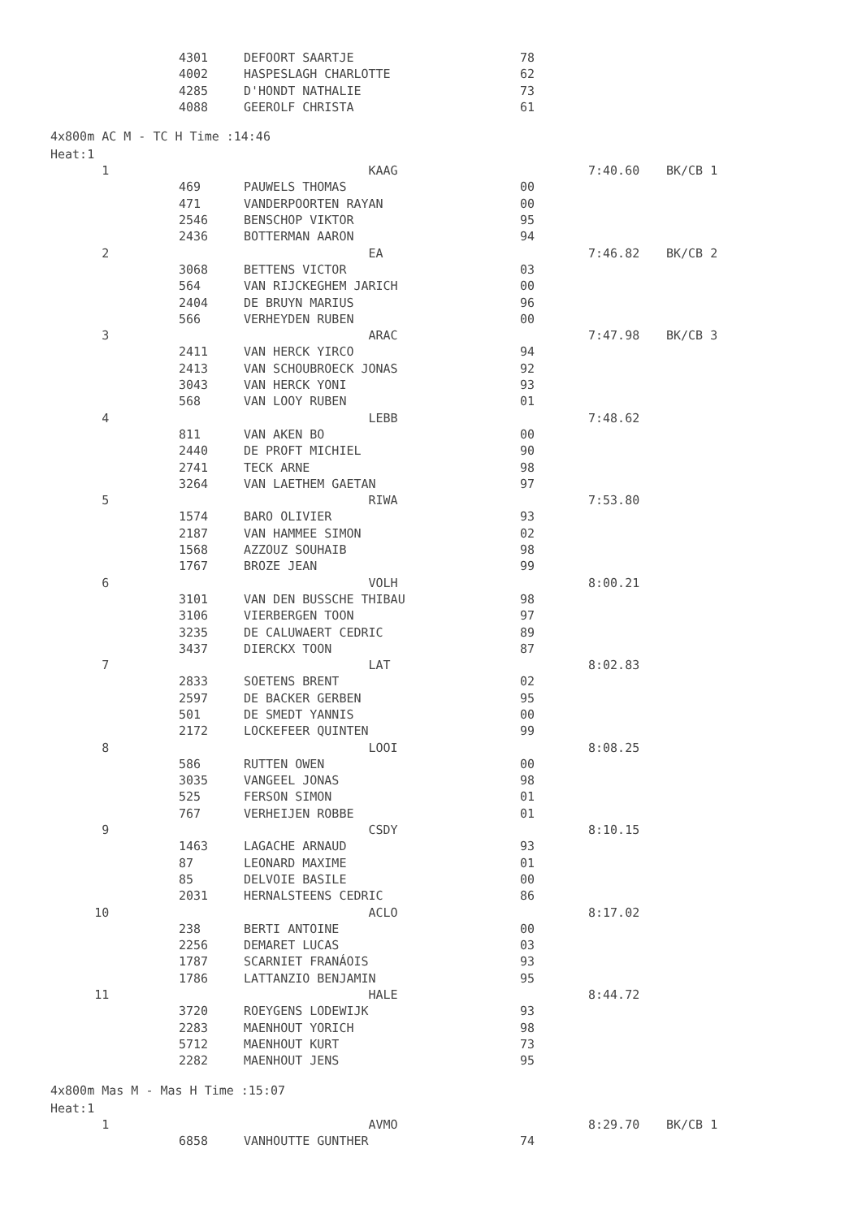| | 4301 | DEFOORT SAARTJE | 78 | | |
| | 4002 | HASPESLAGH CHARLOTTE | 62 | | |
| | 4285 | D'HONDT NATHALIE | 73 | | |
| | 4088 | GEEROLF CHRISTA | 61 | | |
4x800m AC M - TC H Time :14:46
Heat:1
| 1 | | KAAG | | 7:40.60 | BK/CB 1 |
| | 469 | PAUWELS THOMAS | 00 | | |
| | 471 | VANDERPOORTEN RAYAN | 00 | | |
| | 2546 | BENSCHOP VIKTOR | 95 | | |
| | 2436 | BOTTERMAN AARON | 94 | | |
| 2 | | EA | | 7:46.82 | BK/CB 2 |
| | 3068 | BETTENS VICTOR | 03 | | |
| | 564 | VAN RIJCKEGHEM JARICH | 00 | | |
| | 2404 | DE BRUYN MARIUS | 96 | | |
| | 566 | VERHEYDEN RUBEN | 00 | | |
| 3 | | ARAC | | 7:47.98 | BK/CB 3 |
| | 2411 | VAN HERCK YIRCO | 94 | | |
| | 2413 | VAN SCHOUBROECK JONAS | 92 | | |
| | 3043 | VAN HERCK YONI | 93 | | |
| | 568 | VAN LOOY RUBEN | 01 | | |
| 4 | | LEBB | | 7:48.62 | |
| | 811 | VAN AKEN BO | 00 | | |
| | 2440 | DE PROFT MICHIEL | 90 | | |
| | 2741 | TECK ARNE | 98 | | |
| | 3264 | VAN LAETHEM GAETAN | 97 | | |
| 5 | | RIWA | | 7:53.80 | |
| | 1574 | BARO OLIVIER | 93 | | |
| | 2187 | VAN HAMMEE SIMON | 02 | | |
| | 1568 | AZZOUZ SOUHAIB | 98 | | |
| | 1767 | BROZE JEAN | 99 | | |
| 6 | | VOLH | | 8:00.21 | |
| | 3101 | VAN DEN BUSSCHE THIBAU | 98 | | |
| | 3106 | VIERBERGEN TOON | 97 | | |
| | 3235 | DE CALUWAERT CEDRIC | 89 | | |
| | 3437 | DIERCKX TOON | 87 | | |
| 7 | | LAT | | 8:02.83 | |
| | 2833 | SOETENS BRENT | 02 | | |
| | 2597 | DE BACKER GERBEN | 95 | | |
| | 501 | DE SMEDT YANNIS | 00 | | |
| | 2172 | LOCKEFEER QUINTEN | 99 | | |
| 8 | | LOOI | | 8:08.25 | |
| | 586 | RUTTEN OWEN | 00 | | |
| | 3035 | VANGEEL JONAS | 98 | | |
| | 525 | FERSON SIMON | 01 | | |
| | 767 | VERHEIJEN ROBBE | 01 | | |
| 9 | | CSDY | | 8:10.15 | |
| | 1463 | LAGACHE ARNAUD | 93 | | |
| | 87 | LEONARD MAXIME | 01 | | |
| | 85 | DELVOIE BASILE | 00 | | |
| | 2031 | HERNALSTEENS CEDRIC | 86 | | |
| 10 | | ACLO | | 8:17.02 | |
| | 238 | BERTI ANTOINE | 00 | | |
| | 2256 | DEMARET LUCAS | 03 | | |
| | 1787 | SCARNIET FRANÁOIS | 93 | | |
| | 1786 | LATTANZIO BENJAMIN | 95 | | |
| 11 | | HALE | | 8:44.72 | |
| | 3720 | ROEYGENS LODEWIJK | 93 | | |
| | 2283 | MAENHOUT YORICH | 98 | | |
| | 5712 | MAENHOUT KURT | 73 | | |
| | 2282 | MAENHOUT JENS | 95 | | |
4x800m Mas M - Mas H Time :15:07
Heat:1
| 1 | | AVMO | | 8:29.70 | BK/CB 1 |
| | 6858 | VANHOUTTE GUNTHER | 74 | | |